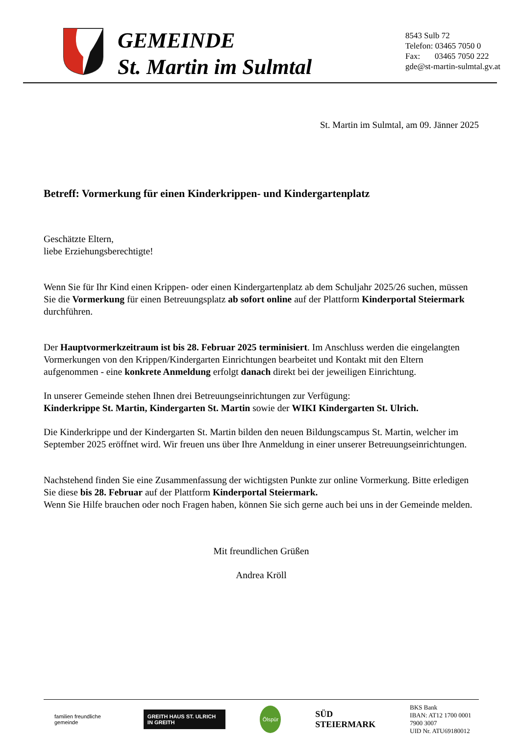GEMEINDE
St. Martin im Sulmtal
8543 Sulb 72
Telefon: 03465 7050 0
Fax: 03465 7050 222
gde@st-martin-sulmtal.gv.at
St. Martin im Sulmtal, am 09. Jänner 2025
Betreff: Vormerkung für einen Kinderkrippen- und Kindergartenplatz
Geschätzte Eltern,
liebe Erziehungsberechtigte!
Wenn Sie für Ihr Kind einen Krippen- oder einen Kindergartenplatz ab dem Schuljahr 2025/26 suchen, müssen Sie die Vormerkung für einen Betreuungsplatz ab sofort online auf der Plattform Kinderportal Steiermark durchführen.
Der Hauptvormerkzeitraum ist bis 28. Februar 2025 terminisiert. Im Anschluss werden die eingelangten Vormerkungen von den Krippen/Kindergarten Einrichtungen bearbeitet und Kontakt mit den Eltern aufgenommen - eine konkrete Anmeldung erfolgt danach direkt bei der jeweiligen Einrichtung.
In unserer Gemeinde stehen Ihnen drei Betreuungseinrichtungen zur Verfügung:
Kinderkrippe St. Martin, Kindergarten St. Martin sowie der WIKI Kindergarten St. Ulrich.
Die Kinderkrippe und der Kindergarten St. Martin bilden den neuen Bildungscampus St. Martin, welcher im September 2025 eröffnet wird. Wir freuen uns über Ihre Anmeldung in einer unserer Betreuungseinrichtungen.
Nachstehend finden Sie eine Zusammenfassung der wichtigsten Punkte zur online Vormerkung. Bitte erledigen Sie diese bis 28. Februar auf der Plattform Kinderportal Steiermark.
Wenn Sie Hilfe brauchen oder noch Fragen haben, können Sie sich gerne auch bei uns in der Gemeinde melden.
Mit freundlichen Grüßen
Andrea Kröll
familien freundliche gemeinde
GREITH HAUS ST. ULRICH IN GREITH
Ölspür
SÜD
STEIERMARK
BKS Bank
IBAN: AT12 1700 0001 7900 3007
UID Nr. ATU69180012